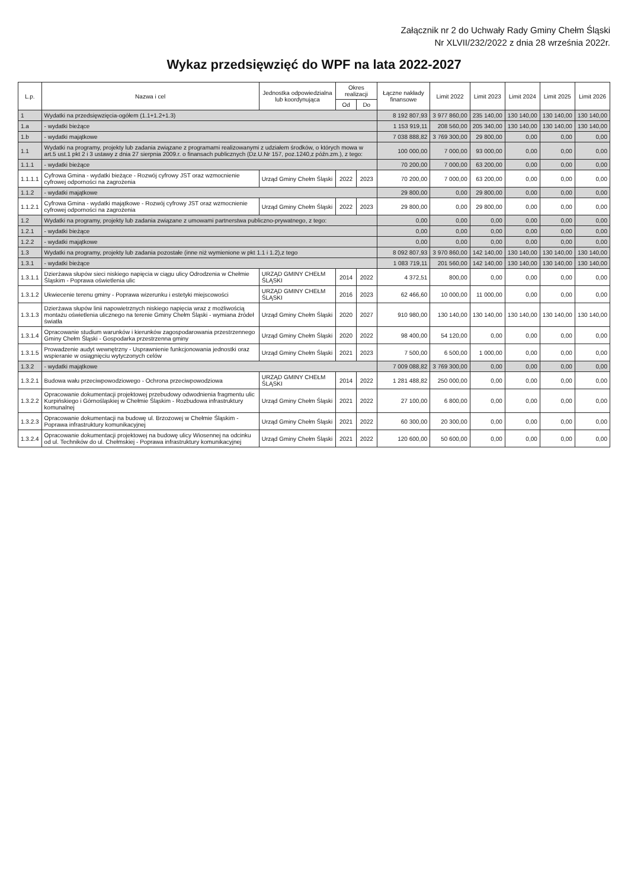Załącznik nr 2 do Uchwały Rady Gminy Chełm Śląski
Nr XLVII/232/2022 z dnia 28 września 2022r.
Wykaz przedsięwzięć do WPF na lata 2022-2027
| L.p. | Nazwa i cel | Jednostka odpowiedzialna lub koordynująca | Okres realizacji | | Łączne nakłady finansowe | Limit 2022 | Limit 2023 | Limit 2024 | Limit 2025 | Limit 2026 |
| --- | --- | --- | --- | --- | --- | --- | --- | --- | --- | --- |
| | | | Od | Do | | | | | | |
| 1 | Wydatki na przedsięwzięcia-ogółem (1.1+1.2+1.3) | | | | 8 192 807,93 | 3 977 860,00 | 235 140,00 | 130 140,00 | 130 140,00 | 130 140,00 |
| 1.a | - wydatki bieżące | | | | 1 153 919,11 | 208 560,00 | 205 340,00 | 130 140,00 | 130 140,00 | 130 140,00 |
| 1.b | - wydatki majątkowe | | | | 7 038 888,82 | 3 769 300,00 | 29 800,00 | 0,00 | 0,00 | 0,00 |
| 1.1 | Wydatki na programy, projekty lub zadania związane z programami realizowanymi z udziałem środków, o których mowa w art.5 ust.1 pkt 2 i 3 ustawy z dnia 27 sierpnia 2009.r. o finansach publicznych (Dz.U.Nr 157, poz.1240,z późn.zm.), z tego: | | | | 100 000,00 | 7 000,00 | 93 000,00 | 0,00 | 0,00 | 0,00 |
| 1.1.1 | - wydatki bieżące | | | | 70 200,00 | 7 000,00 | 63 200,00 | 0,00 | 0,00 | 0,00 |
| 1.1.1.1 | Cyfrowa Gmina - wydatki bieżące - Rozwój cyfrowy JST oraz wzmocnienie cyfrowej odporności na zagrożenia | Urząd Gminy Chełm Śląski | 2022 | 2023 | 70 200,00 | 7 000,00 | 63 200,00 | 0,00 | 0,00 | 0,00 |
| 1.1.2 | - wydatki majątkowe | | | | 29 800,00 | 0,00 | 29 800,00 | 0,00 | 0,00 | 0,00 |
| 1.1.2.1 | Cyfrowa Gmina - wydatki majątkowe - Rozwój cyfrowy JST oraz wzmocnienie cyfrowej odporności na zagrożenia | Urząd Gminy Chełm Śląski | 2022 | 2023 | 29 800,00 | 0,00 | 29 800,00 | 0,00 | 0,00 | 0,00 |
| 1.2 | Wydatki na programy, projekty lub zadania związane z umowami partnerstwa publiczno-prywatnego, z tego: | | | | 0,00 | 0,00 | 0,00 | 0,00 | 0,00 | 0,00 |
| 1.2.1 | - wydatki bieżące | | | | 0,00 | 0,00 | 0,00 | 0,00 | 0,00 | 0,00 |
| 1.2.2 | - wydatki majątkowe | | | | 0,00 | 0,00 | 0,00 | 0,00 | 0,00 | 0,00 |
| 1.3 | Wydatki na programy, projekty lub zadania pozostałe (inne niż wymienione w pkt 1.1 i 1.2),z tego | | | | 8 092 807,93 | 3 970 860,00 | 142 140,00 | 130 140,00 | 130 140,00 | 130 140,00 |
| 1.3.1 | - wydatki bieżące | | | | 1 083 719,11 | 201 560,00 | 142 140,00 | 130 140,00 | 130 140,00 | 130 140,00 |
| 1.3.1.1 | Dzierżawa słupów sieci niskiego napięcia w ciągu ulicy Odrodzenia w Chełmie Śląskim - Poprawa oświetlenia ulic | URZĄD GMINY CHEŁM ŚLĄSKI | 2014 | 2022 | 4 372,51 | 800,00 | 0,00 | 0,00 | 0,00 | 0,00 |
| 1.3.1.2 | Ukwiecenie terenu gminy - Poprawa wizerunku i estetyki miejscowości | URZĄD GMINY CHEŁM ŚLĄSKI | 2016 | 2023 | 62 466,60 | 10 000,00 | 11 000,00 | 0,00 | 0,00 | 0,00 |
| 1.3.1.3 | Dzierżawa słupów linii napowietrznych niskiego napięcia wraz z możliwością montażu oświetlenia ulicznego na terenie Gminy Chełm Śląski - wymiana źródeł światła | Urząd Gminy Chełm Śląski | 2020 | 2027 | 910 980,00 | 130 140,00 | 130 140,00 | 130 140,00 | 130 140,00 | 130 140,00 |
| 1.3.1.4 | Opracowanie studium warunków i kierunków zagospodarowania przestrzennego Gminy Chełm Śląski - Gospodarka przestrzenna gminy | Urząd Gminy Chełm Śląski | 2020 | 2022 | 98 400,00 | 54 120,00 | 0,00 | 0,00 | 0,00 | 0,00 |
| 1.3.1.5 | Prowadzenie audyt wewnętrzny - Usprawnienie funkcjonowania jednostki oraz wspieranie w osiągnięciu wytyczonych celów | Urząd Gminy Chełm Śląski | 2021 | 2023 | 7 500,00 | 6 500,00 | 1 000,00 | 0,00 | 0,00 | 0,00 |
| 1.3.2 | - wydatki majątkowe | | | | 7 009 088,82 | 3 769 300,00 | 0,00 | 0,00 | 0,00 | 0,00 |
| 1.3.2.1 | Budowa wału przeciwpowodziowego - Ochrona przeciwpowodziowa | URZĄD GMINY CHEŁM ŚLĄSKI | 2014 | 2022 | 1 281 488,82 | 250 000,00 | 0,00 | 0,00 | 0,00 | 0,00 |
| 1.3.2.2 | Opracowanie dokumentacji projektowej przebudowy odwodnienia fragmentu ulic Kurpińskiego i Górnośląskiej w Chełmie Śląskim - Rozbudowa infrastruktury komunalnej | Urząd Gminy Chełm Śląski | 2021 | 2022 | 27 100,00 | 6 800,00 | 0,00 | 0,00 | 0,00 | 0,00 |
| 1.3.2.3 | Opracowanie dokumentacji na budowę ul. Brzozowej w Chełmie Śląskim - Poprawa infrastruktury komunikacyjnej | Urząd Gminy Chełm Śląski | 2021 | 2022 | 60 300,00 | 20 300,00 | 0,00 | 0,00 | 0,00 | 0,00 |
| 1.3.2.4 | Opracowanie dokumentacji projektowej na budowę ulicy Wiosennej na odcinku od ul. Techników do ul. Chełmskiej - Poprawa infrastruktury komunikacyjnej | Urząd Gminy Chełm Śląski | 2021 | 2022 | 120 600,00 | 50 600,00 | 0,00 | 0,00 | 0,00 | 0,00 |